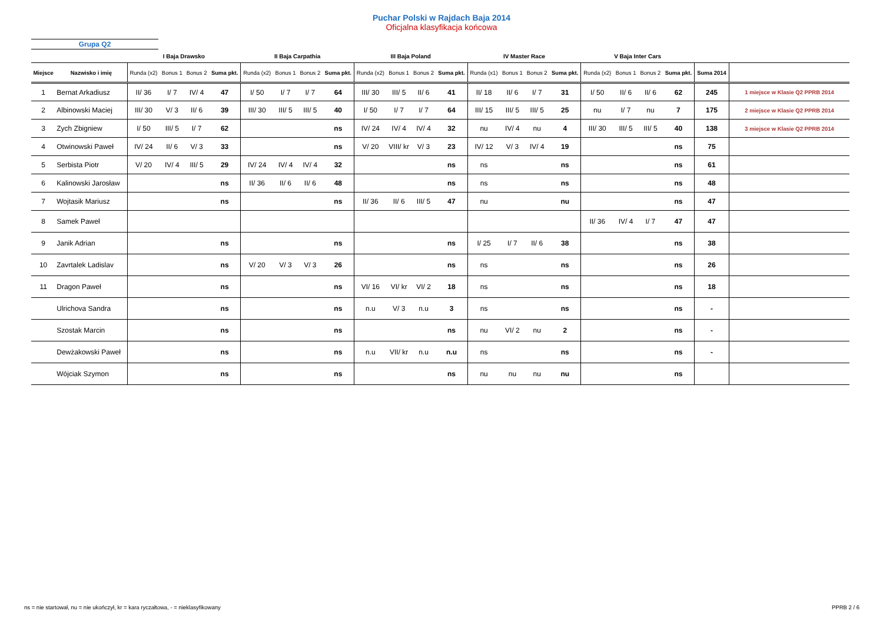Puchar Polski w Rajdach Baja 2014
Oficjalna klasyfikacja końcowa
Grupa Q2
| | | I Baja Drawsko | | | | II Baja Carpathia | | | | III Baja Poland | | | | IV Master Race | | | | V Baja Inter Cars | | | | | |
| --- | --- | --- | --- | --- | --- | --- | --- | --- | --- | --- | --- | --- | --- | --- | --- | --- | --- | --- | --- | --- | --- | --- | --- |
| Miejsce | Nazwisko i imię | Runda (x2) | Bonus 1 | Bonus 2 | Suma pkt. | Runda (x2) | Bonus 1 | Bonus 2 | Suma pkt. | Runda (x2) | Bonus 1 | Bonus 2 | Suma pkt. | Runda (x1) | Bonus 1 | Bonus 2 | Suma pkt. | Runda (x2) | Bonus 1 | Bonus 2 | Suma pkt. | Suma 2014 | |
| 1 | Bernat Arkadiusz | II/ 36 | I/ 7 | IV/ 4 | 47 | I/ 50 | I/ 7 | I/ 7 | 64 | III/ 30 | III/ 5 | II/ 6 | 41 | II/ 18 | II/ 6 | I/ 7 | 31 | I/ 50 | II/ 6 | II/ 6 | 62 | 245 | 1 miejsce w Klasie Q2 PPRB 2014 |
| 2 | Albinowski Maciej | III/ 30 | V/ 3 | II/ 6 | 39 | III/ 30 | III/ 5 | III/ 5 | 40 | I/ 50 | I/ 7 | I/ 7 | 64 | III/ 15 | III/ 5 | III/ 5 | 25 | nu | I/ 7 | nu | 7 | 175 | 2 miejsce w Klasie Q2 PPRB 2014 |
| 3 | Zych Zbigniew | I/ 50 | III/ 5 | I/ 7 | 62 | | | | ns | IV/ 24 | IV/ 4 | IV/ 4 | 32 | nu | IV/ 4 | nu | 4 | III/ 30 | III/ 5 | III/ 5 | 40 | 138 | 3 miejsce w Klasie Q2 PPRB 2014 |
| 4 | Otwinowski Paweł | IV/ 24 | II/ 6 | V/ 3 | 33 | | | | ns | V/ 20 | VIII/ kr | V/ 3 | 23 | IV/ 12 | V/ 3 | IV/ 4 | 19 | | | | ns | 75 | |
| 5 | Serbista Piotr | V/ 20 | IV/ 4 | III/ 5 | 29 | IV/ 24 | IV/ 4 | IV/ 4 | 32 | | | | ns | ns | | | ns | | | | ns | 61 | |
| 6 | Kalinowski Jarosław | | | | ns | II/ 36 | II/ 6 | II/ 6 | 48 | | | | ns | ns | | | ns | | | | ns | 48 | |
| 7 | Wojtasik Mariusz | | | | ns | | | | ns | II/ 36 | II/ 6 | III/ 5 | 47 | nu | | | nu | | | | ns | 47 | |
| 8 | Samek Paweł | | | | | | | | | | | | | | | | | II/ 36 | IV/ 4 | I/ 7 | 47 | 47 | |
| 9 | Janik Adrian | | | | ns | | | | ns | | | | ns | I/ 25 | I/ 7 | II/ 6 | 38 | | | | ns | 38 | |
| 10 | Zavrtalek Ladislav | | | | ns | V/ 20 | V/ 3 | V/ 3 | 26 | | | | ns | ns | | | ns | | | | ns | 26 | |
| 11 | Dragon Paweł | | | | ns | | | | ns | VI/ 16 | VI/ kr | VI/ 2 | 18 | ns | | | ns | | | | ns | 18 | |
| | Ulrichova Sandra | | | | ns | | | | ns | n.u | V/ 3 | n.u | 3 | ns | | | ns | | | | ns | - | |
| | Szostak Marcin | | | | ns | | | | ns | | | | ns | nu | VI/ 2 | nu | 2 | | | | ns | - | |
| | Dewżakowski Paweł | | | | ns | | | | ns | n.u | VII/ kr | n.u | n.u | ns | | | ns | | | | ns | - | |
| | Wójciak Szymon | | | | ns | | | | ns | | | | ns | nu | nu | nu | nu | | | | ns | | |
ns = nie startował, nu = nie ukończył, kr = kara ryczałtowa, - = nieklasyfikowany PPRB 2 / 6